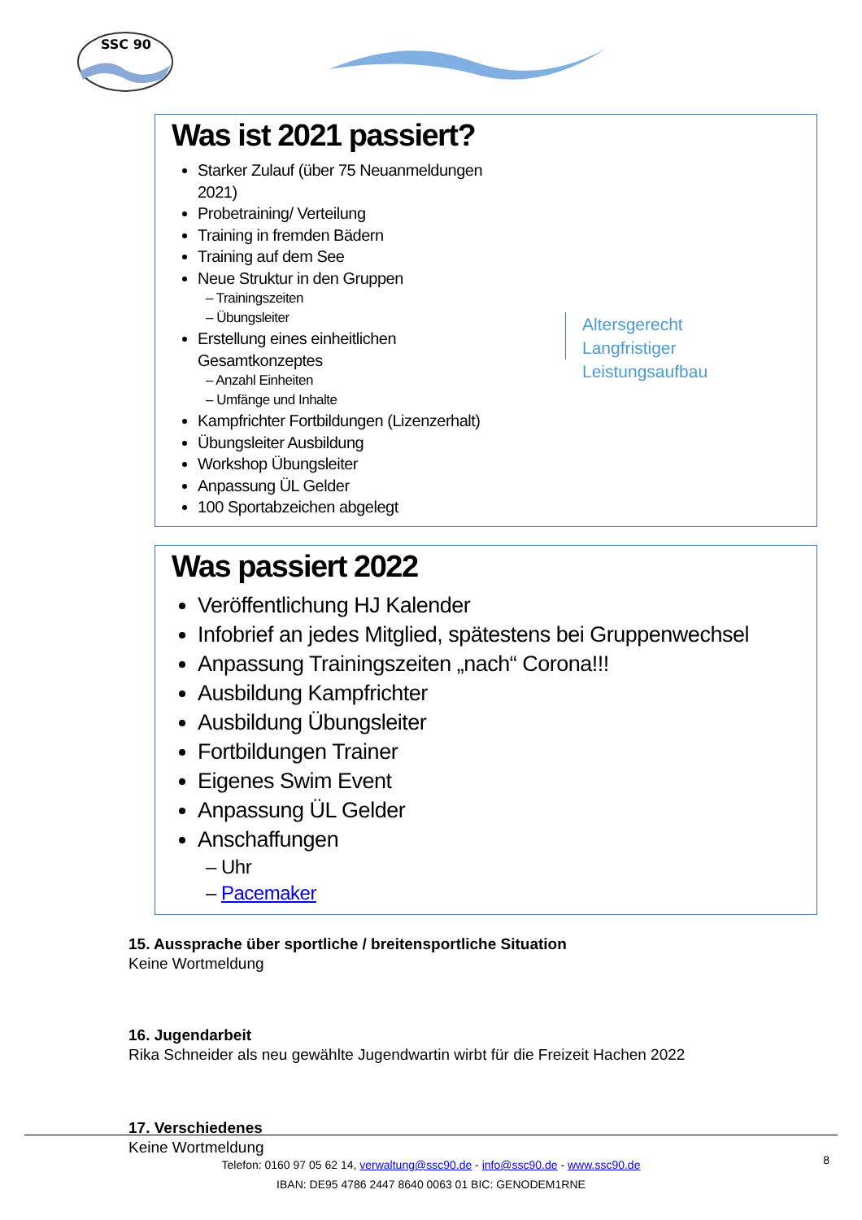SSC 90
Was ist 2021 passiert?
Starker Zulauf (über 75 Neuanmeldungen 2021)
Probetraining/ Verteilung
Training in fremden Bädern
Training auf dem See
Neue Struktur in den Gruppen
– Trainingszeiten
– Übungsleiter
Erstellung eines einheitlichen Gesamtkonzeptes
– Anzahl Einheiten
– Umfänge und Inhalte
Kampfrichter Fortbildungen (Lizenzerhalt)
Übungsleiter Ausbildung
Workshop Übungsleiter
Anpassung ÜL Gelder
100 Sportabzeichen abgelegt
Altersgerecht
Langfristiger Leistungsaufbau
Was passiert 2022
Veröffentlichung HJ Kalender
Infobrief an jedes Mitglied, spätestens bei Gruppenwechsel
Anpassung Trainingszeiten „nach“ Corona!!!
Ausbildung Kampfrichter
Ausbildung Übungsleiter
Fortbildungen Trainer
Eigenes Swim Event
Anpassung ÜL Gelder
Anschaffungen
– Uhr
– Pacemaker
15. Aussprache über sportliche / breitensportliche Situation
Keine Wortmeldung
16. Jugendarbeit
Rika Schneider als neu gewählte Jugendwartin wirbt für die Freizeit Hachen 2022
17. Verschiedenes
Keine Wortmeldung
8
Telefon: 0160 97 05 62 14, verwaltung@ssc90.de - info@ssc90.de - www.ssc90.de
IBAN: DE95 4786 2447 8640 0063 01 BIC: GENODEM1RNE